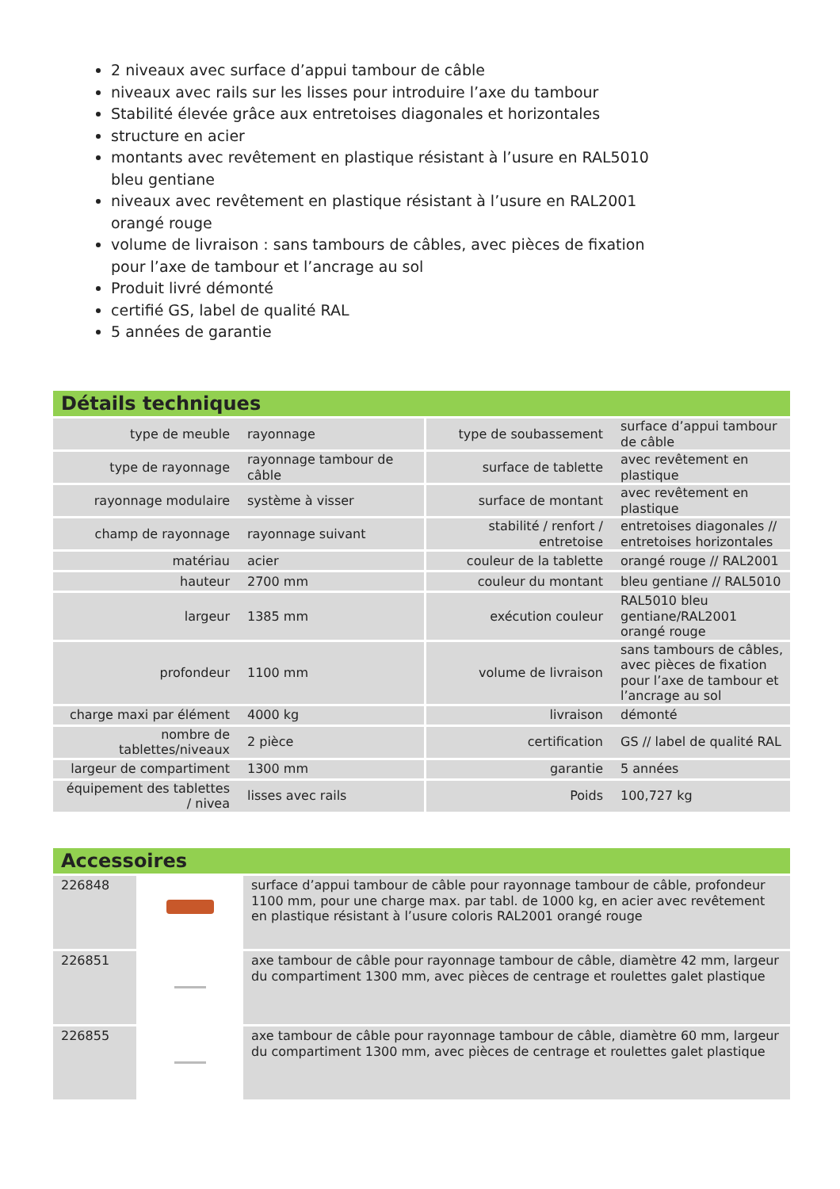2 niveaux avec surface d’appui tambour de câble
niveaux avec rails sur les lisses pour introduire l’axe du tambour
Stabilité élevée grâce aux entretoises diagonales et horizontales
structure en acier
montants avec revêtement en plastique résistant à l’usure en RAL5010 bleu gentiane
niveaux avec revêtement en plastique résistant à l’usure en RAL2001 orangé rouge
volume de livraison : sans tambours de câbles, avec pièces de fixation pour l’axe de tambour et l’ancrage au sol
Produit livré démonté
certifié GS, label de qualité RAL
5 années de garantie
Détails techniques
| type de meuble | rayonnage | type de soubassement | surface d’appui tambour de câble |
| type de rayonnage | rayonnage tambour de câble | surface de tablette | avec revêtement en plastique |
| rayonnage modulaire | système à visser | surface de montant | avec revêtement en plastique |
| champ de rayonnage | rayonnage suivant | stabilité / renfort / entretoise | entretoises diagonales // entretoises horizontales |
| matériau | acier | couleur de la tablette | orangé rouge // RAL2001 |
| hauteur | 2700 mm | couleur du montant | bleu gentiane // RAL5010 |
| largeur | 1385 mm | exécution couleur | RAL5010 bleu gentiane/RAL2001 orangé rouge |
| profondeur | 1100 mm | volume de livraison | sans tambours de câbles, avec pièces de fixation pour l’axe de tambour et l’ancrage au sol |
| charge maxi par élément | 4000 kg | livraison | démonté |
| nombre de tablettes/niveaux | 2 pièce | certification | GS // label de qualité RAL |
| largeur de compartiment | 1300 mm | garantie | 5 années |
| équipement des tablettes / nivea | lisses avec rails | Poids | 100,727 kg |
Accessoires
| 226848 | | surface d’appui tambour de câble pour rayonnage tambour de câble, profondeur 1100 mm, pour une charge max. par tabl. de 1000 kg, en acier avec revêtement en plastique résistant à l’usure coloris RAL2001 orangé rouge |
| 226851 | | axe tambour de câble pour rayonnage tambour de câble, diamètre 42 mm, largeur du compartiment 1300 mm, avec pièces de centrage et roulettes galet plastique |
| 226855 | | axe tambour de câble pour rayonnage tambour de câble, diamètre 60 mm, largeur du compartiment 1300 mm, avec pièces de centrage et roulettes galet plastique |